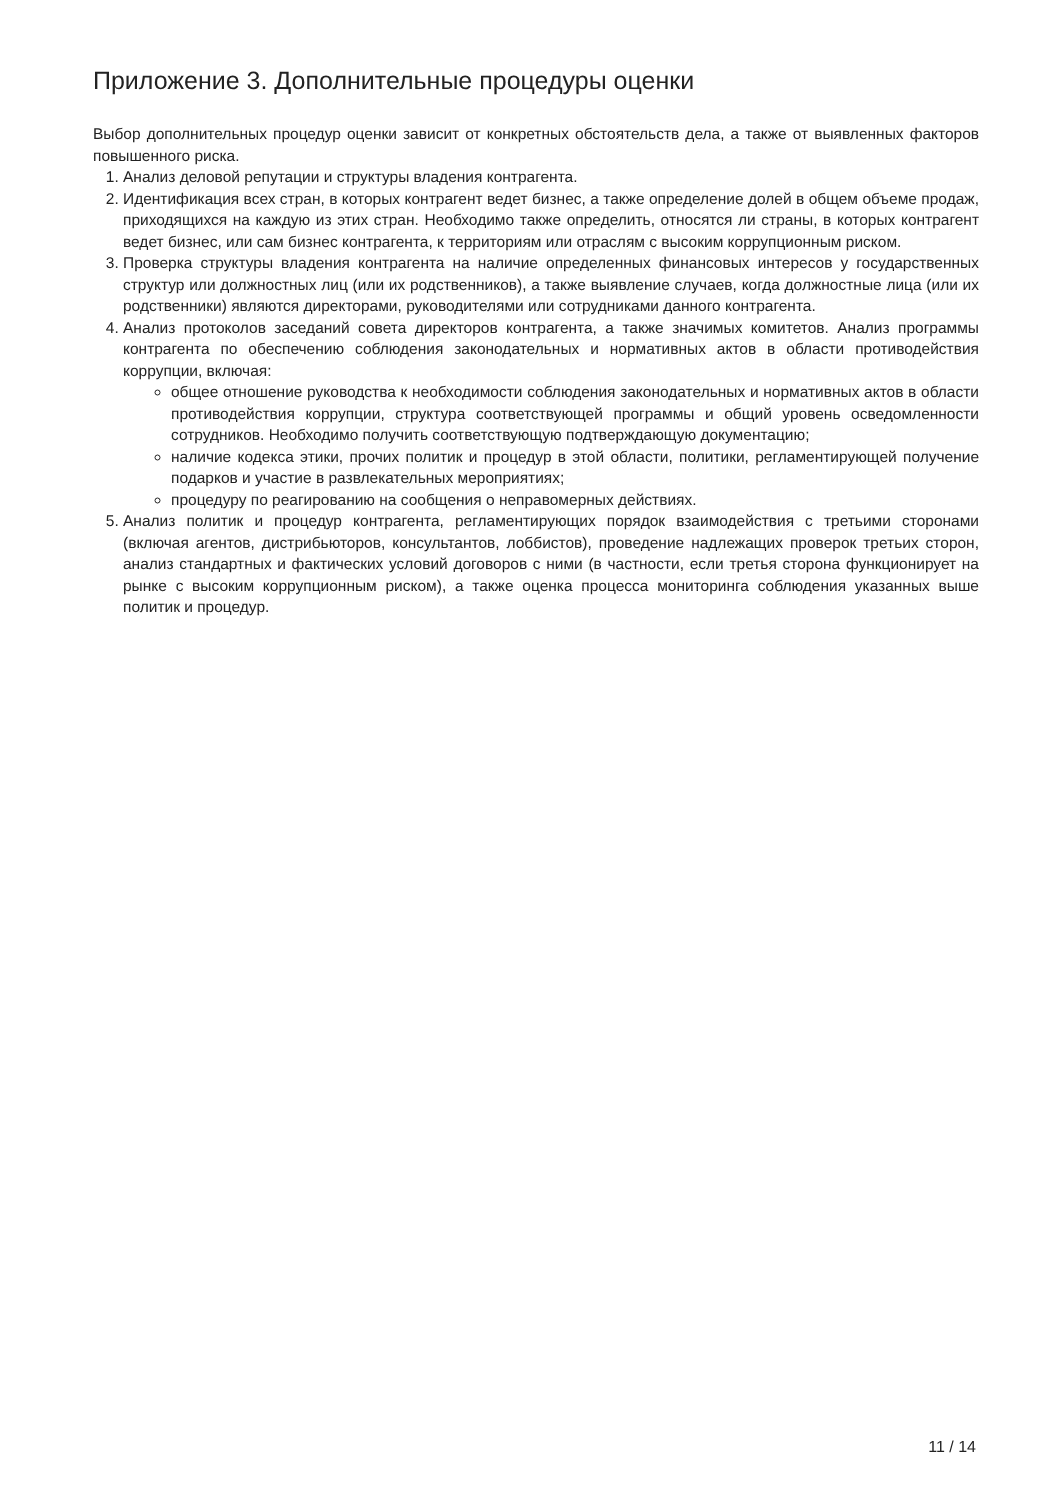Приложение 3. Дополнительные процедуры оценки
Выбор дополнительных процедур оценки зависит от конкретных обстоятельств дела, а также от выявленных факторов повышенного риска.
1. Анализ деловой репутации и структуры владения контрагента.
2. Идентификация всех стран, в которых контрагент ведет бизнес, а также определение долей в общем объеме продаж, приходящихся на каждую из этих стран. Необходимо также определить, относятся ли страны, в которых контрагент ведет бизнес, или сам бизнес контрагента, к территориям или отраслям с высоким коррупционным риском.
3. Проверка структуры владения контрагента на наличие определенных финансовых интересов у государственных структур или должностных лиц (или их родственников), а также выявление случаев, когда должностные лица (или их родственники) являются директорами, руководителями или сотрудниками данного контрагента.
4. Анализ протоколов заседаний совета директоров контрагента, а также значимых комитетов. Анализ программы контрагента по обеспечению соблюдения законодательных и нормативных актов в области противодействия коррупции, включая:
общее отношение руководства к необходимости соблюдения законодательных и нормативных актов в области противодействия коррупции, структура соответствующей программы и общий уровень осведомленности сотрудников. Необходимо получить соответствующую подтверждающую документацию;
наличие кодекса этики, прочих политик и процедур в этой области, политики, регламентирующей получение подарков и участие в развлекательных мероприятиях;
процедуру по реагированию на сообщения о неправомерных действиях.
5. Анализ политик и процедур контрагента, регламентирующих порядок взаимодействия с третьими сторонами (включая агентов, дистрибьюторов, консультантов, лоббистов), проведение надлежащих проверок третьих сторон, анализ стандартных и фактических условий договоров с ними (в частности, если третья сторона функционирует на рынке с высоким коррупционным риском), а также оценка процесса мониторинга соблюдения указанных выше политик и процедур.
11 / 14